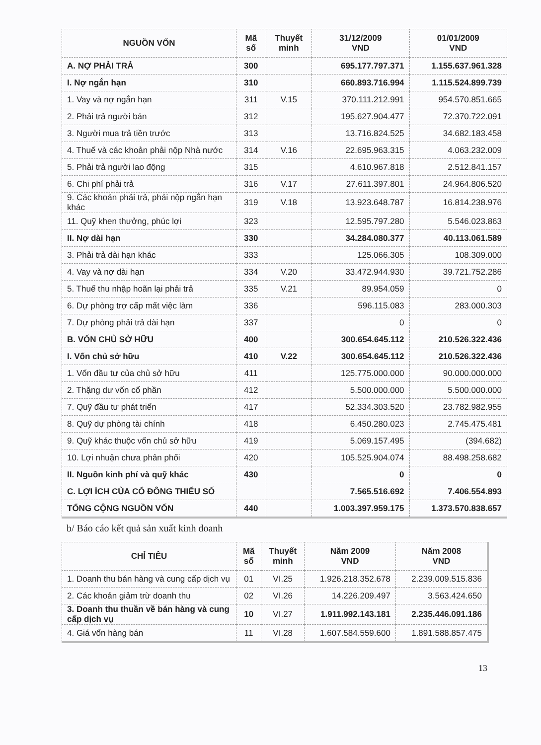| NGUỒN VỐN | Mã số | Thuyết minh | 31/12/2009 VND | 01/01/2009 VND |
| --- | --- | --- | --- | --- |
| A. NỢ PHẢI TRẢ | 300 | | 695.177.797.371 | 1.155.637.961.328 |
| I. Nợ ngắn hạn | 310 | | 660.893.716.994 | 1.115.524.899.739 |
| 1. Vay và nợ ngắn hạn | 311 | V.15 | 370.111.212.991 | 954.570.851.665 |
| 2. Phải trả người bán | 312 | | 195.627.904.477 | 72.370.722.091 |
| 3. Người mua trả tiền trước | 313 | | 13.716.824.525 | 34.682.183.458 |
| 4. Thuế và các khoản phải nộp Nhà nước | 314 | V.16 | 22.695.963.315 | 4.063.232.009 |
| 5. Phải trả người lao động | 315 | | 4.610.967.818 | 2.512.841.157 |
| 6. Chi phí phải trả | 316 | V.17 | 27.611.397.801 | 24.964.806.520 |
| 9. Các khoản phải trả, phải nộp ngắn hạn khác | 319 | V.18 | 13.923.648.787 | 16.814.238.976 |
| 11. Quỹ khen thưởng, phúc lợi | 323 | | 12.595.797.280 | 5.546.023.863 |
| II. Nợ dài hạn | 330 | | 34.284.080.377 | 40.113.061.589 |
| 3. Phải trả dài hạn khác | 333 | | 125.066.305 | 108.309.000 |
| 4. Vay và nợ dài hạn | 334 | V.20 | 33.472.944.930 | 39.721.752.286 |
| 5. Thuế thu nhập hoãn lại phải trả | 335 | V.21 | 89.954.059 | 0 |
| 6. Dự phòng trợ cấp mất việc làm | 336 | | 596.115.083 | 283.000.303 |
| 7. Dự phòng phải trả dài hạn | 337 | | 0 | 0 |
| B. VỐN CHỦ SỞ HỮU | 400 | | 300.654.645.112 | 210.526.322.436 |
| I. Vốn chủ sở hữu | 410 | V.22 | 300.654.645.112 | 210.526.322.436 |
| 1. Vốn đầu tư của chủ sở hữu | 411 | | 125.775.000.000 | 90.000.000.000 |
| 2. Thặng dư vốn cổ phần | 412 | | 5.500.000.000 | 5.500.000.000 |
| 7. Quỹ đầu tư phát triển | 417 | | 52.334.303.520 | 23.782.982.955 |
| 8. Quỹ dự phòng tài chính | 418 | | 6.450.280.023 | 2.745.475.481 |
| 9. Quỹ khác thuộc vốn chủ sở hữu | 419 | | 5.069.157.495 | (394.682) |
| 10. Lợi nhuận chưa phân phối | 420 | | 105.525.904.074 | 88.498.258.682 |
| II. Nguồn kinh phí và quỹ khác | 430 | | 0 | 0 |
| C. LỢI ÍCH CỦA CỔ ĐÔNG THIỂU SỐ | | | 7.565.516.692 | 7.406.554.893 |
| TỔNG CỘNG NGUỒN VỐN | 440 | | 1.003.397.959.175 | 1.373.570.838.657 |
b/ Báo cáo kết quả sản xuất kinh doanh
| CHỈ TIÊU | Mã số | Thuyết minh | Năm 2009 VND | Năm 2008 VND |
| --- | --- | --- | --- | --- |
| 1. Doanh thu bán hàng và cung cấp dịch vụ | 01 | VI.25 | 1.926.218.352.678 | 2.239.009.515.836 |
| 2. Các khoản giảm trừ doanh thu | 02 | VI.26 | 14.226.209.497 | 3.563.424.650 |
| 3. Doanh thu thuần về bán hàng và cung cấp dịch vụ | 10 | VI.27 | 1.911.992.143.181 | 2.235.446.091.186 |
| 4. Giá vốn hàng bán | 11 | VI.28 | 1.607.584.559.600 | 1.891.588.857.475 |
13